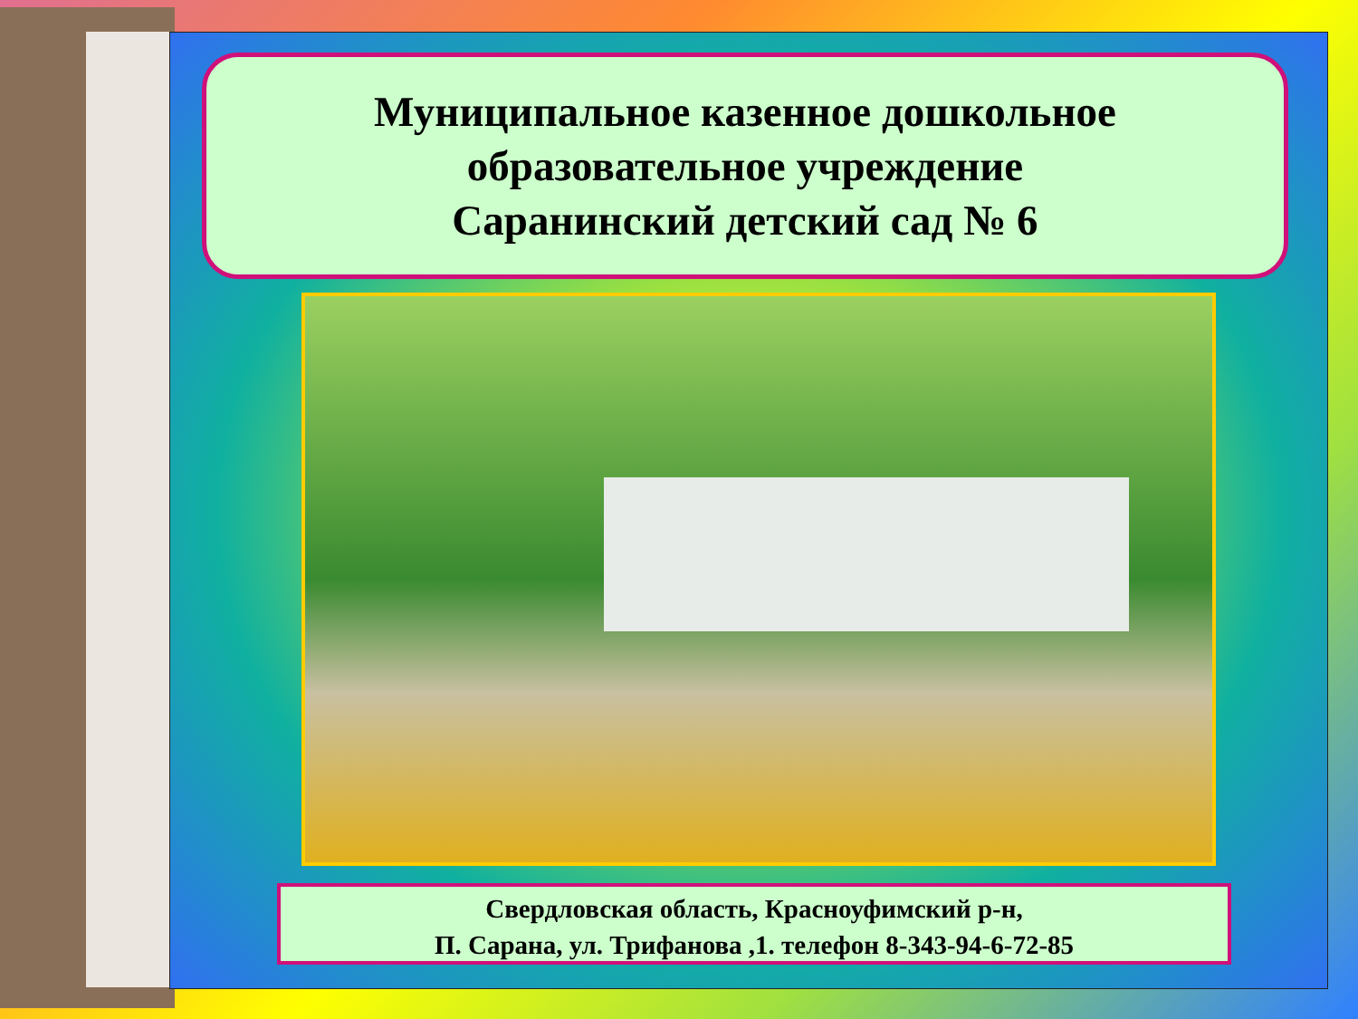Муниципальное казенное дошкольное
образовательное учреждение
Саранинский детский сад № 6
Свердловская область, Красноуфимский р-н,
П. Сарана, ул. Трифанова ,1. телефон 8-343-94-6-72-85